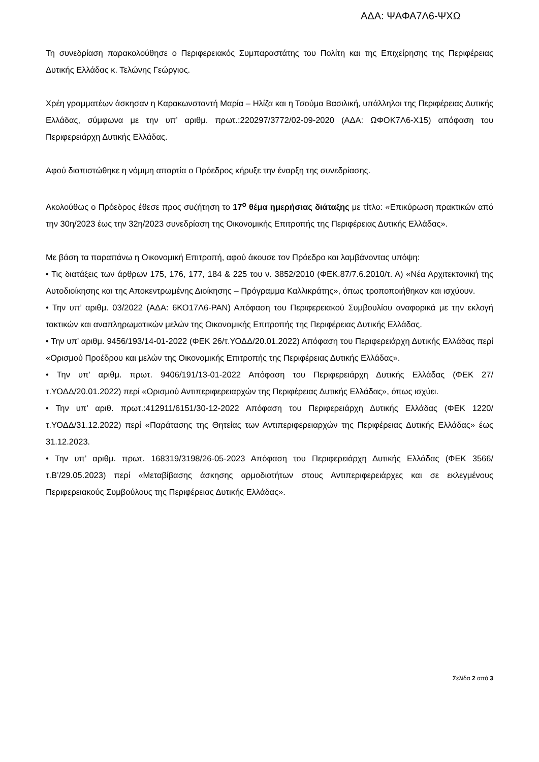ΑΔΑ: ΨΑΦΑ7Λ6-ΨΧΩ
Τη συνεδρίαση παρακολούθησε ο Περιφερειακός Συμπαραστάτης του Πολίτη και της Επιχείρησης της Περιφέρειας Δυτικής Ελλάδας κ. Τελώνης Γεώργιος.
Χρέη γραμματέων άσκησαν η Καρακωνσταντή Μαρία – Ηλίζα και η Τσούμα Βασιλική, υπάλληλοι της Περιφέρειας Δυτικής Ελλάδας, σύμφωνα με την υπ’ αριθμ. πρωτ.:220297/3772/02-09-2020 (ΑΔΑ: ΩΦΟΚ7Λ6-Χ15) απόφαση του Περιφερειάρχη Δυτικής Ελλάδας.
Αφού διαπιστώθηκε η νόμιμη απαρτία ο Πρόεδρος κήρυξε την έναρξη της συνεδρίασης.
Ακολούθως ο Πρόεδρος έθεσε προς συζήτηση το 17<sup>ο</sup> θέμα ημερήσιας διάταξης με τίτλο: «Επικύρωση πρακτικών από την 30η/2023 έως την 32η/2023 συνεδρίαση της Οικονομικής Επιτροπής της Περιφέρειας Δυτικής Ελλάδας».
Με βάση τα παραπάνω η Οικονομική Επιτροπή, αφού άκουσε τον Πρόεδρο και λαμβάνοντας υπόψη:
• Τις διατάξεις των άρθρων 175, 176, 177, 184 & 225 του ν. 3852/2010 (ΦΕΚ.87/7.6.2010/τ. Α) «Νέα Αρχιτεκτονική της Αυτοδιοίκησης και της Αποκεντρωμένης Διοίκησης – Πρόγραμμα Καλλικράτης», όπως τροποποιήθηκαν και ισχύουν.
• Την υπ’ αριθμ. 03/2022 (ΑΔΑ: 6ΚΟ17Λ6-ΡΑΝ) Απόφαση του Περιφερειακού Συμβουλίου αναφορικά με την εκλογή τακτικών και αναπληρωματικών μελών της Οικονομικής Επιτροπής της Περιφέρειας Δυτικής Ελλάδας.
• Την υπ’ αριθμ. 9456/193/14-01-2022 (ΦΕΚ 26/τ.ΥΟΔΔ/20.01.2022) Απόφαση του Περιφερειάρχη Δυτικής Ελλάδας περί «Ορισμού Προέδρου και μελών της Οικονομικής Επιτροπής της Περιφέρειας Δυτικής Ελλάδας».
• Την υπ’ αριθμ. πρωτ. 9406/191/13-01-2022 Απόφαση του Περιφερειάρχη Δυτικής Ελλάδας (ΦΕΚ 27/τ.ΥΟΔΔ/20.01.2022) περί «Ορισμού Αντιπεριφερειαρχών της Περιφέρειας Δυτικής Ελλάδας», όπως ισχύει.
• Την υπ’ αριθ. πρωτ.:412911/6151/30-12-2022 Απόφαση του Περιφερειάρχη Δυτικής Ελλάδας (ΦΕΚ 1220/τ.ΥΟΔΔ/31.12.2022) περί «Παράτασης της Θητείας των Αντιπεριφερειαρχών της Περιφέρειας Δυτικής Ελλάδας» έως 31.12.2023.
• Την υπ’ αριθμ. πρωτ. 168319/3198/26-05-2023 Απόφαση του Περιφερειάρχη Δυτικής Ελλάδας (ΦΕΚ 3566/τ.Β’/29.05.2023) περί «Μεταβίβασης άσκησης αρμοδιοτήτων στους Αντιπεριφερειάρχες και σε εκλεγμένους Περιφερειακούς Συμβούλους της Περιφέρειας Δυτικής Ελλάδας».
Σελίδα 2 από 3